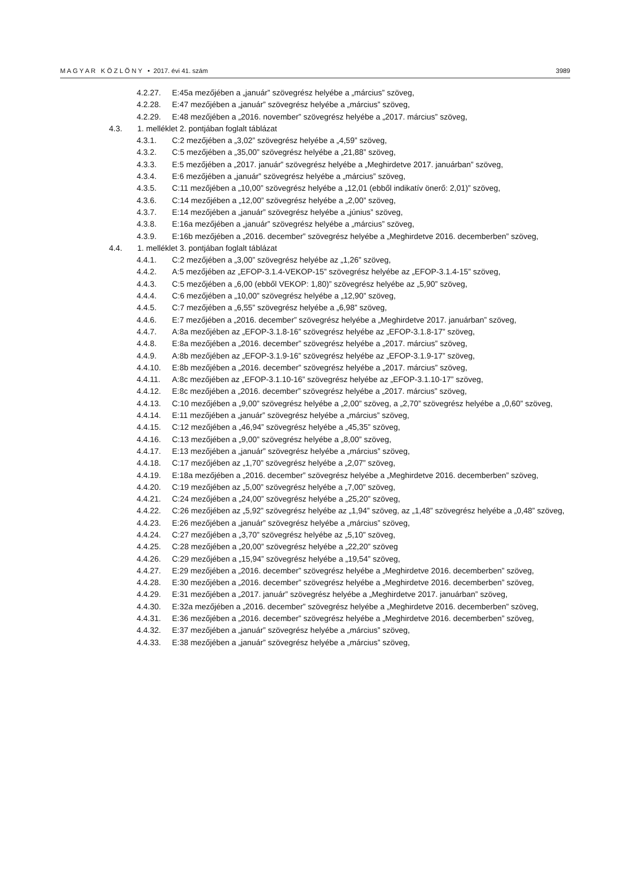M A G Y A R K Ö Z L Ö N Y • 2017. évi 41. szám 3989
4.2.27. E:45a mezőjében a „január” szövegrész helyébe a „március” szöveg,
4.2.28. E:47 mezőjében a „január” szövegrész helyébe a „március” szöveg,
4.2.29. E:48 mezőjében a „2016. november” szövegrész helyébe a „2017. március” szöveg,
4.3. 1. melléklet 2. pontjában foglalt táblázat
4.3.1. C:2 mezőjében a „3,02” szövegrész helyébe a „4,59” szöveg,
4.3.2. C:5 mezőjében a „35,00” szövegrész helyébe a „21,88” szöveg,
4.3.3. E:5 mezőjében a „2017. január” szövegrész helyébe a „Meghirdetve 2017. januárban” szöveg,
4.3.4. E:6 mezőjében a „január” szövegrész helyébe a „március” szöveg,
4.3.5. C:11 mezőjében a „10,00” szövegrész helyébe a „12,01 (ebből indikatív önerő: 2,01)” szöveg,
4.3.6. C:14 mezőjében a „12,00” szövegrész helyébe a „2,00” szöveg,
4.3.7. E:14 mezőjében a „január” szövegrész helyébe a „június” szöveg,
4.3.8. E:16a mezőjében a „január” szövegrész helyébe a „március” szöveg,
4.3.9. E:16b mezőjében a „2016. december” szövegrész helyébe a „Meghirdetve 2016. decemberben” szöveg,
4.4. 1. melléklet 3. pontjában foglalt táblázat
4.4.1. C:2 mezőjében a „3,00” szövegrész helyébe az „1,26” szöveg,
4.4.2. A:5 mezőjében az „EFOP-3.1.4-VEKOP-15” szövegrész helyébe az „EFOP-3.1.4-15” szöveg,
4.4.3. C:5 mezőjében a „6,00 (ebből VEKOP: 1,80)” szövegrész helyébe az „5,90” szöveg,
4.4.4. C:6 mezőjében a „10,00” szövegrész helyébe a „12,90” szöveg,
4.4.5. C:7 mezőjében a „6,55” szövegrész helyébe a „6,98” szöveg,
4.4.6. E:7 mezőjében a „2016. december” szövegrész helyébe a „Meghirdetve 2017. januárban” szöveg,
4.4.7. A:8a mezőjében az „EFOP-3.1.8-16” szövegrész helyébe az „EFOP-3.1.8-17” szöveg,
4.4.8. E:8a mezőjében a „2016. december” szövegrész helyébe a „2017. március” szöveg,
4.4.9. A:8b mezőjében az „EFOP-3.1.9-16” szövegrész helyébe az „EFOP-3.1.9-17” szöveg,
4.4.10. E:8b mezőjében a „2016. december” szövegrész helyébe a „2017. március” szöveg,
4.4.11. A:8c mezőjében az „EFOP-3.1.10-16” szövegrész helyébe az „EFOP-3.1.10-17” szöveg,
4.4.12. E:8c mezőjében a „2016. december” szövegrész helyébe a „2017. március” szöveg,
4.4.13. C:10 mezőjében a „9,00” szövegrész helyébe a „2,00” szöveg, a „2,70” szövegrész helyébe a „0,60” szöveg,
4.4.14. E:11 mezőjében a „január” szövegrész helyébe a „március” szöveg,
4.4.15. C:12 mezőjében a „46,94” szövegrész helyébe a „45,35” szöveg,
4.4.16. C:13 mezőjében a „9,00” szövegrész helyébe a „8,00” szöveg,
4.4.17. E:13 mezőjében a „január” szövegrész helyébe a „március” szöveg,
4.4.18. C:17 mezőjében az „1,70” szövegrész helyébe a „2,07” szöveg,
4.4.19. E:18a mezőjében a „2016. december” szövegrész helyébe a „Meghirdetve 2016. decemberben” szöveg,
4.4.20. C:19 mezőjében az „5,00” szövegrész helyébe a „7,00” szöveg,
4.4.21. C:24 mezőjében a „24,00” szövegrész helyébe a „25,20” szöveg,
4.4.22. C:26 mezőjében az „5,92” szövegrész helyébe az „1,94” szöveg, az „1,48” szövegrész helyébe a „0,48” szöveg,
4.4.23. E:26 mezőjében a „január” szövegrész helyébe a „március” szöveg,
4.4.24. C:27 mezőjében a „3,70” szövegrész helyébe az „5,10” szöveg,
4.4.25. C:28 mezőjében a „20,00” szövegrész helyébe a „22,20” szöveg
4.4.26. C:29 mezőjében a „15,94” szövegrész helyébe a „19,54” szöveg,
4.4.27. E:29 mezőjében a „2016. december” szövegrész helyébe a „Meghirdetve 2016. decemberben” szöveg,
4.4.28. E:30 mezőjében a „2016. december” szövegrész helyébe a „Meghirdetve 2016. decemberben” szöveg,
4.4.29. E:31 mezőjében a „2017. január” szövegrész helyébe a „Meghirdetve 2017. januárban” szöveg,
4.4.30. E:32a mezőjében a „2016. december” szövegrész helyébe a „Meghirdetve 2016. decemberben” szöveg,
4.4.31. E:36 mezőjében a „2016. december” szövegrész helyébe a „Meghirdetve 2016. decemberben” szöveg,
4.4.32. E:37 mezőjében a „január” szövegrész helyébe a „március” szöveg,
4.4.33. E:38 mezőjében a „január” szövegrész helyébe a „március” szöveg,